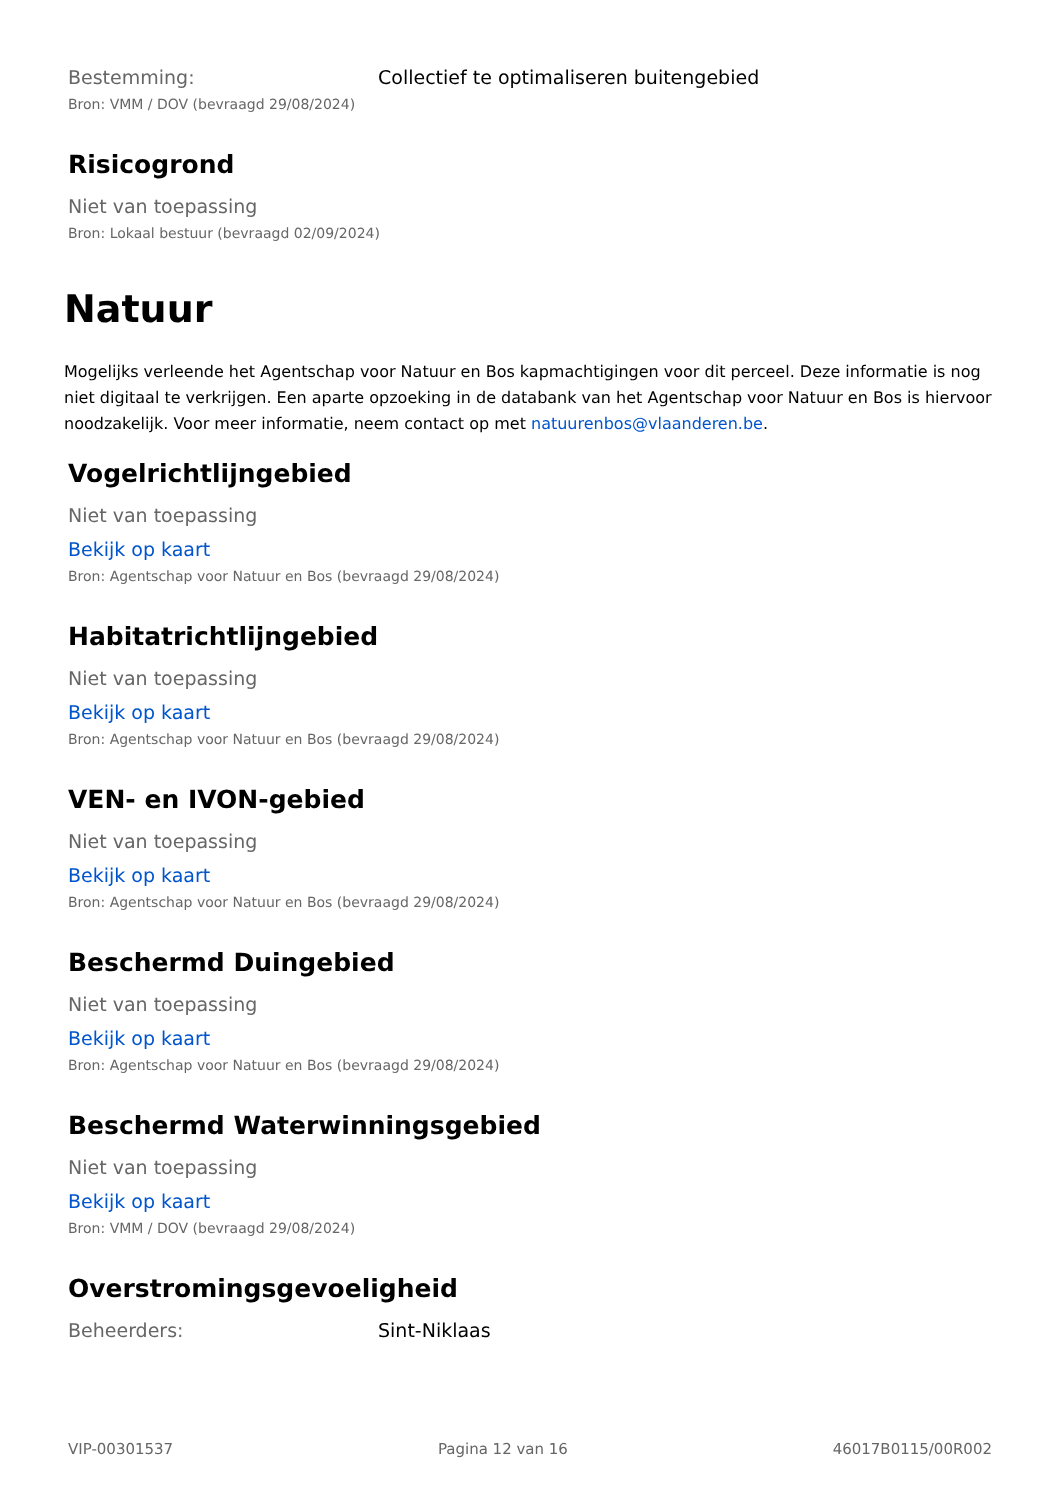Bestemming: Collectief te optimaliseren buitengebied
Bron: VMM / DOV (bevraagd 29/08/2024)
Risicogrond
Niet van toepassing
Bron: Lokaal bestuur (bevraagd 02/09/2024)
Natuur
Mogelijks verleende het Agentschap voor Natuur en Bos kapmachtigingen voor dit perceel. Deze informatie is nog niet digitaal te verkrijgen. Een aparte opzoeking in de databank van het Agentschap voor Natuur en Bos is hiervoor noodzakelijk. Voor meer informatie, neem contact op met natuurenbos@vlaanderen.be.
Vogelrichtlijngebied
Niet van toepassing
Bekijk op kaart
Bron: Agentschap voor Natuur en Bos (bevraagd 29/08/2024)
Habitatrichtlijngebied
Niet van toepassing
Bekijk op kaart
Bron: Agentschap voor Natuur en Bos (bevraagd 29/08/2024)
VEN- en IVON-gebied
Niet van toepassing
Bekijk op kaart
Bron: Agentschap voor Natuur en Bos (bevraagd 29/08/2024)
Beschermd Duingebied
Niet van toepassing
Bekijk op kaart
Bron: Agentschap voor Natuur en Bos (bevraagd 29/08/2024)
Beschermd Waterwinningsgebied
Niet van toepassing
Bekijk op kaart
Bron: VMM / DOV (bevraagd 29/08/2024)
Overstromingsgevoeligheid
Beheerders: Sint-Niklaas
VIP-00301537 Pagina 12 van 16 46017B0115/00R002